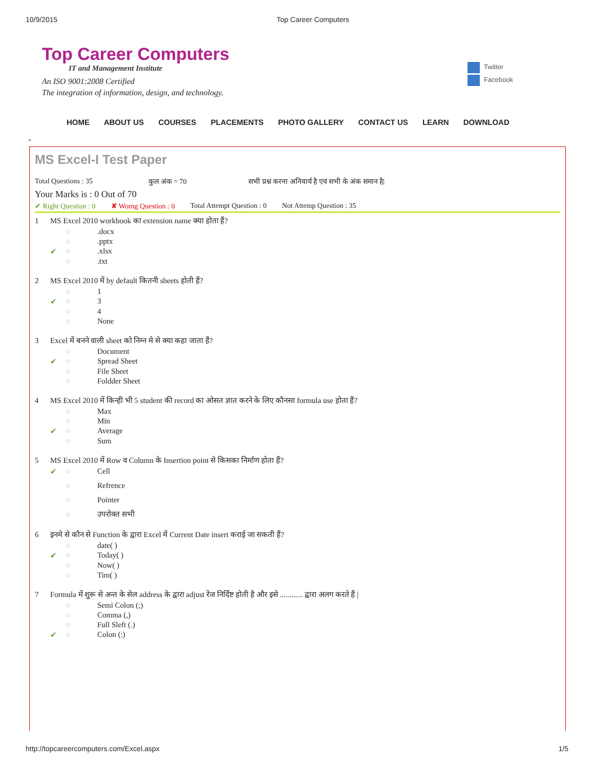10/9/2015 Top Career Computers
Top Career Computers
IT and Management Institute
An ISO 9001:2008 Certified
The integration of information, design, and technology.
Twitter
Facebook
HOME ABOUT US COURSES PLACEMENTS PHOTO GALLERY CONTACT US LEARN DOWNLOAD
"
MS Excel-I Test Paper
Total Questions : 35 कुल अंक = 70 सभी प्रश्न करना अनिवार्य है एवं सभी के अंक समान है|
Your Marks is : 0 Out of 70
✔ Right Question : 0 ✘ Worng Question : 0 Total Attempt Question : 0 Not Attemp Question : 35
| 1 | MS Excel 2010 workbook का extension name क्या होता हैं? | | |
| | | ○ | .docx |
| | | ○ | .pptx |
| | ✔ | ○ | .xlsx |
| | | ○ | .txt |
| 2 | MS Excel 2010 में by default कितनी sheets होती हैं? | | |
| | | ○ | 1 |
| | ✔ | ○ | 3 |
| | | ○ | 4 |
| | | ○ | None |
| 3 | Excel में बनने वाली sheet को निम्न मे से क्या कहा जाता हैं? | | |
| | | ○ | Document |
| | ✔ | ○ | Spread Sheet |
| | | ○ | File Sheet |
| | | ○ | Foldder Sheet |
| 4 | MS Excel 2010 में किन्ही भी 5 student की record का ओसत ज्ञात करने के लिए कौनसा formula use होता हैं? | | |
| | | ○ | Max |
| | | ○ | Min |
| | ✔ | ○ | Average |
| | | ○ | Sum |
| 5 | MS Excel 2010 में Row व Column के Insertion point से किसका निर्माण होता हैं? | | |
| | ✔ | ○ | Cell |
| | | ○ | Refrence |
| | | ○ | Pointer |
| | | ○ | उपरोक्त सभी |
| 6 | इनमे से कौन से Function के द्वारा Excel में Current Date insert कराई जा सकती हैं? | | |
| | | ○ | date( ) |
| | ✔ | ○ | Today( ) |
| | | ○ | Now( ) |
| | | ○ | Tim( ) |
| 7 | Formula में शुरू से अन्त के सेल address के द्वारा adjust रेंज निर्दिष्ट होती है और इसे ............ द्वारा अलग करते हैं / | | |
| | | ○ | Semi Colon (;) |
| | | ○ | Comma (,) |
| | | ○ | Full Sleft (.) |
| | ✔ | ○ | Colon (:) |
http://topcareercomputers.com/Excel.aspx 1/5